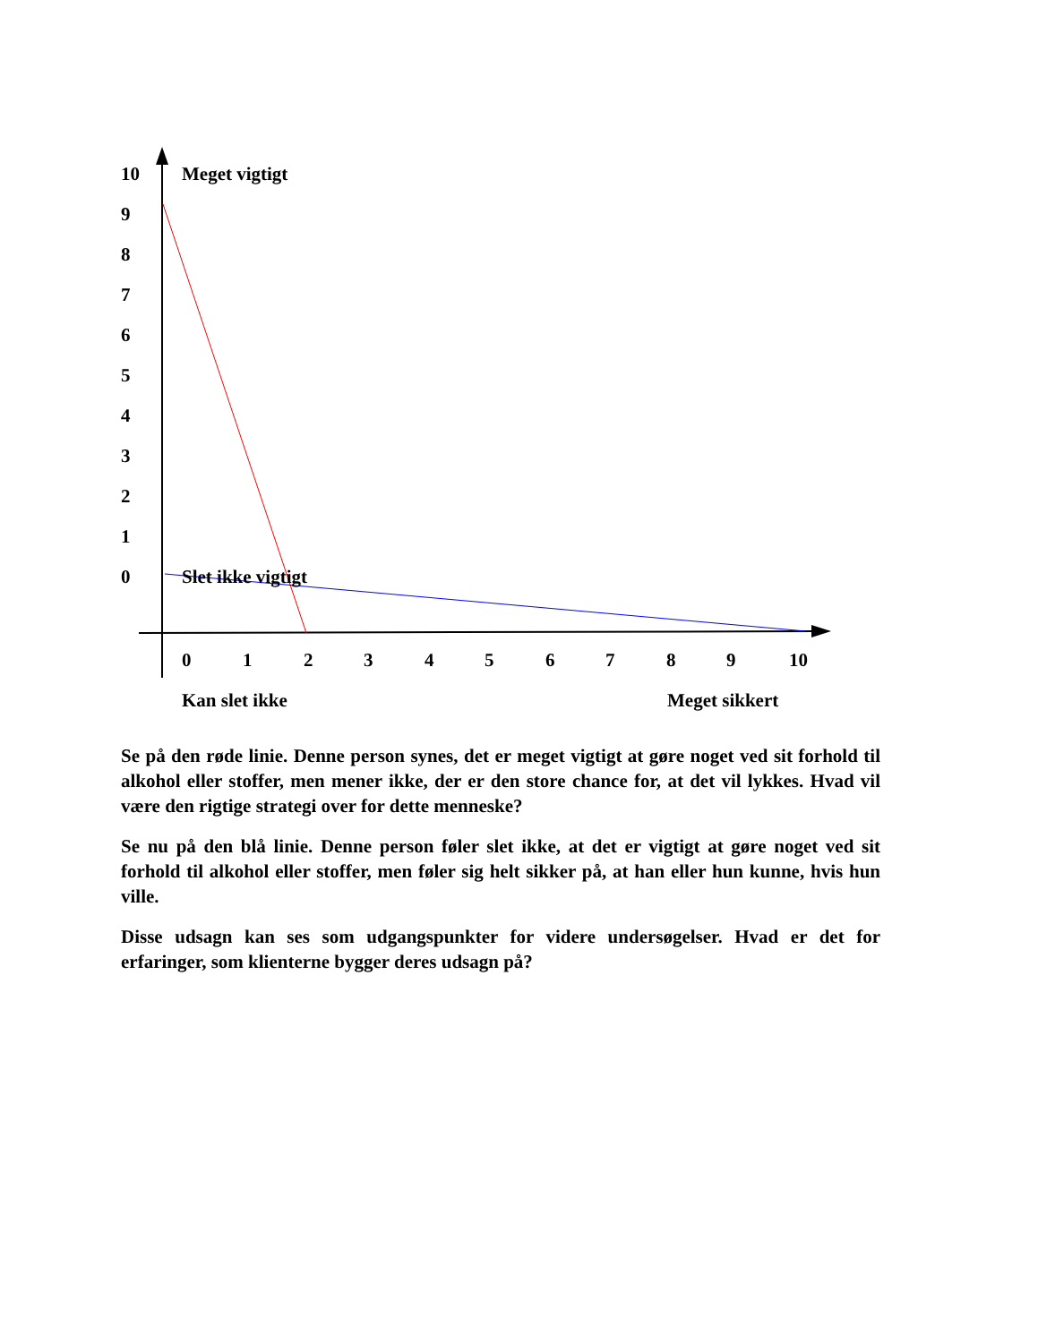10 Meget vigtigt
9
8
7
6
5
4
3
2
1
0 Slet ikke vigtigt
0 1 2 3 4 5 6 7 8 9 10
Kan slet ikke Meget sikkert
Se på den røde linie. Denne person synes, det er meget vigtigt at gøre noget ved sit forhold til alkohol eller stoffer, men mener ikke, der er den store chance for, at det vil lykkes. Hvad vil være den rigtige strategi over for dette menneske?
Se nu på den blå linie. Denne person føler slet ikke, at det er vigtigt at gøre noget ved sit forhold til alkohol eller stoffer, men føler sig helt sikker på, at han eller hun kunne, hvis hun ville.
Disse udsagn kan ses som udgangspunkter for videre undersøgelser. Hvad er det for erfaringer, som klienterne bygger deres udsagn på?